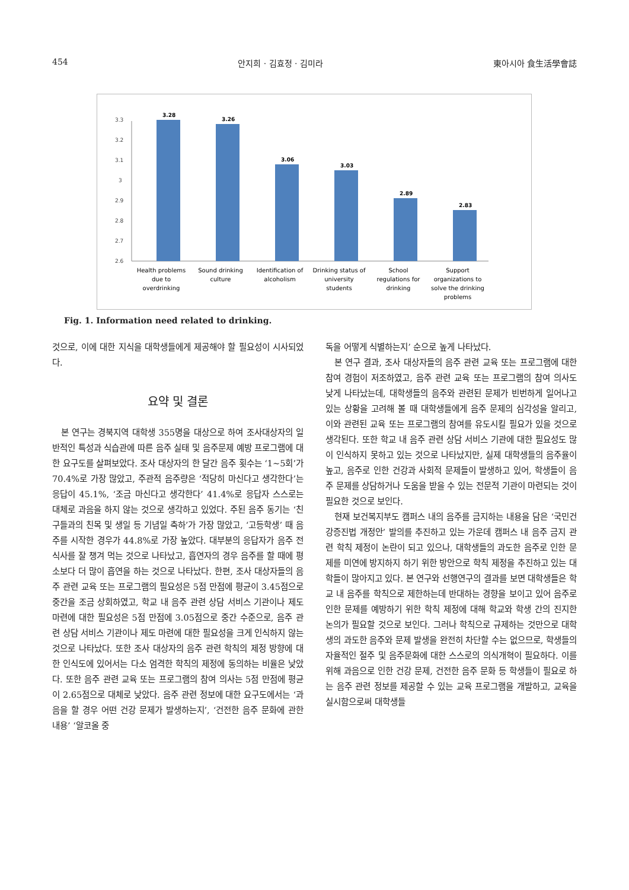454 안지희 · 김효정 · 김미라 東아시아 食生活學會誌
3.3
3.2
3.1
3
2.9
2.8
2.7
2.6
3.28
3.26
3.06
3.03
2.89
2.83
Health problems
due to
overdrinking
Sound drinking
culture
Identification of
alcoholism
Drinking status of
university
students
School
regulations for
drinking
Support
organizations to
solve the drinking
problems
Fig. 1. Information need related to drinking.
것으로, 이에 대한 지식을 대학생들에게 제공해야 할 필요성이 시사되었다.
요약 및 결론
본 연구는 경북지역 대학생 355명을 대상으로 하여 조사대상자의 일반적인 특성과 식습관에 따른 음주 실태 및 음주문제 예방 프로그램에 대한 요구도를 살펴보았다. 조사 대상자의 한 달간 음주 횟수는 ‘1~5회’가 70.4%로 가장 많았고, 주관적 음주량은 ‘적당히 마신다고 생각한다’는 응답이 45.1%, ‘조금 마신다고 생각한다’ 41.4%로 응답자 스스로는 대체로 과음을 하지 않는 것으로 생각하고 있었다. 주된 음주 동기는 ‘친구들과의 친목 및 생일 등 기념일 축하’가 가장 많았고, ‘고등학생’ 때 음주를 시작한 경우가 44.8%로 가장 높았다. 대부분의 응답자가 음주 전 식사를 잘 챙겨 먹는 것으로 나타났고, 흡연자의 경우 음주를 할 때에 평소보다 더 많이 흡연을 하는 것으로 나타났다. 한편, 조사 대상자들의 음주 관련 교육 또는 프로그램의 필요성은 5점 만점에 평균이 3.45점으로 중간을 조금 상회하였고, 학교 내 음주 관련 상담 서비스 기관이나 제도 마련에 대한 필요성은 5점 만점에 3.05점으로 중간 수준으로, 음주 관련 상담 서비스 기관이나 제도 마련에 대한 필요성을 크게 인식하지 않는 것으로 나타났다. 또한 조사 대상자의 음주 관련 학칙의 제정 방향에 대한 인식도에 있어서는 다소 엄격한 학칙의 제정에 동의하는 비율은 낮았다. 또한 음주 관련 교육 또는 프로그램의 참여 의사는 5점 만점에 평균이 2.65점으로 대체로 낮았다. 음주 관련 정보에 대한 요구도에서는 ‘과음을 할 경우 어떤 건강 문제가 발생하는지’, ‘건전한 음주 문화에 관한 내용’ ‘알코올 중
독을 어떻게 식별하는지’ 순으로 높게 나타났다.
본 연구 결과, 조사 대상자들의 음주 관련 교육 또는 프로그램에 대한 참여 경험이 저조하였고, 음주 관련 교육 또는 프로그램의 참여 의사도 낮게 나타났는데, 대학생들의 음주와 관련된 문제가 빈번하게 일어나고 있는 상황을 고려해 볼 때 대학생들에게 음주 문제의 심각성을 알리고, 이와 관련된 교육 또는 프로그램의 참여를 유도시킬 필요가 있을 것으로 생각된다. 또한 학교 내 음주 관련 상담 서비스 기관에 대한 필요성도 많이 인식하지 못하고 있는 것으로 나타났지만, 실제 대학생들의 음주율이 높고, 음주로 인한 건강과 사회적 문제들이 발생하고 있어, 학생들이 음주 문제를 상담하거나 도움을 받을 수 있는 전문적 기관이 마련되는 것이 필요한 것으로 보인다.
현재 보건복지부도 캠퍼스 내의 음주를 금지하는 내용을 담은 ‘국민건강증진법 개정안’ 발의를 추진하고 있는 가운데 캠퍼스 내 음주 금지 관련 학칙 제정이 논란이 되고 있으나, 대학생들의 과도한 음주로 인한 문제를 미연에 방지하지 하기 위한 방안으로 학칙 제정을 추진하고 있는 대학들이 많아지고 있다. 본 연구와 선행연구의 결과를 보면 대학생들은 학교 내 음주를 학칙으로 제한하는데 반대하는 경향을 보이고 있어 음주로 인한 문제를 예방하기 위한 학칙 제정에 대해 학교와 학생 간의 진지한 논의가 필요할 것으로 보인다. 그러나 학칙으로 규제하는 것만으로 대학생의 과도한 음주와 문제 발생을 완전히 차단할 수는 없으므로, 학생들의 자율적인 절주 및 음주문화에 대한 스스로의 의식개혁이 필요하다. 이를 위해 과음으로 인한 건강 문제, 건전한 음주 문화 등 학생들이 필요로 하는 음주 관련 정보를 제공할 수 있는 교육 프로그램을 개발하고, 교육을 실시함으로써 대학생들